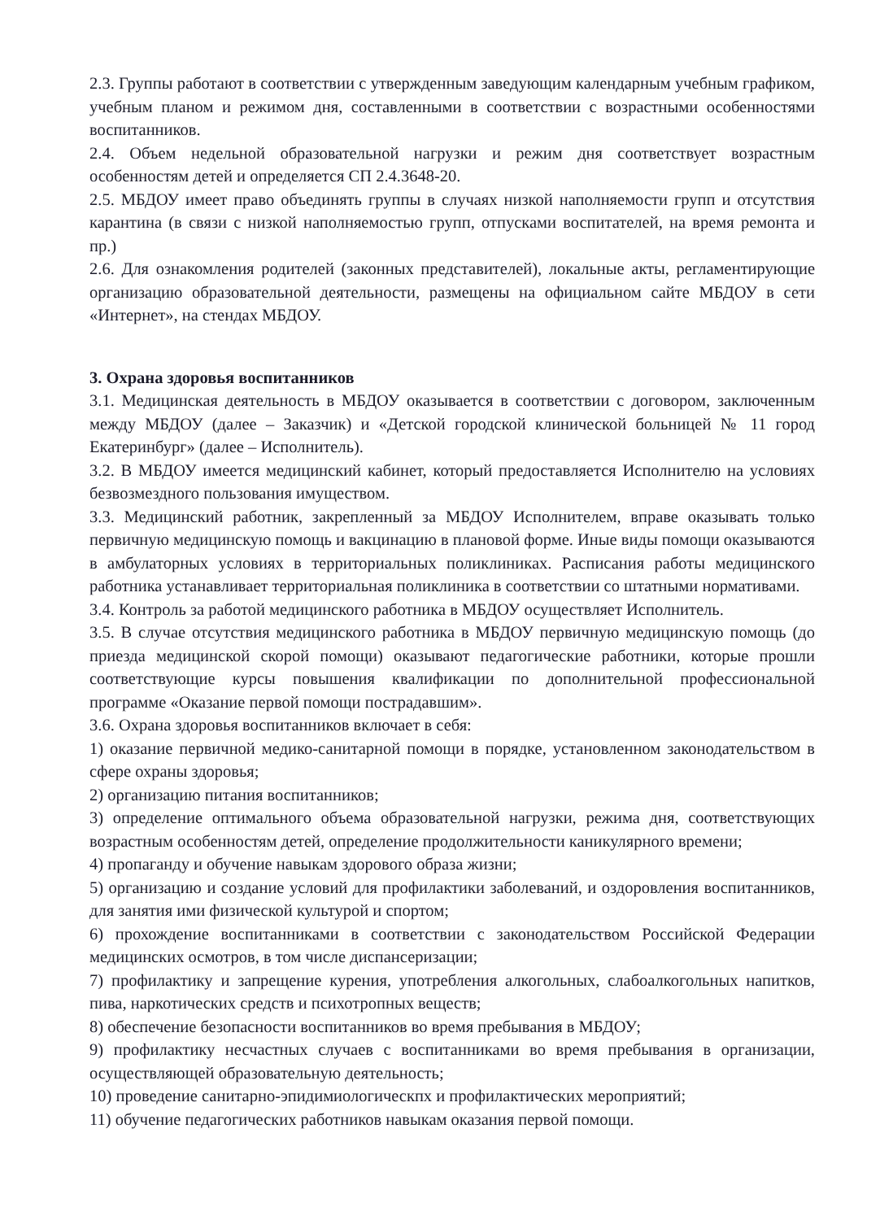2.3. Группы работают в соответствии с утвержденным заведующим календарным учебным графиком, учебным планом и режимом дня, составленными в соответствии с возрастными особенностями воспитанников.
2.4. Объем недельной образовательной нагрузки и режим дня соответствует возрастным особенностям детей и определяется СП 2.4.3648-20.
2.5. МБДОУ имеет право объединять группы в случаях низкой наполняемости групп и отсутствия карантина (в связи с низкой наполняемостью групп, отпусками воспитателей, на время ремонта и пр.)
2.6. Для ознакомления родителей (законных представителей), локальные акты, регламентирующие организацию образовательной деятельности, размещены на официальном сайте МБДОУ в сети «Интернет», на стендах МБДОУ.
3. Охрана здоровья воспитанников
3.1. Медицинская деятельность в МБДОУ оказывается в соответствии с договором, заключенным между МБДОУ (далее – Заказчик) и «Детской городской клинической больницей № 11 город Екатеринбург» (далее – Исполнитель).
3.2. В МБДОУ имеется медицинский кабинет, который предоставляется Исполнителю на условиях безвозмездного пользования имуществом.
3.3. Медицинский работник, закрепленный за МБДОУ Исполнителем, вправе оказывать только первичную медицинскую помощь и вакцинацию в плановой форме. Иные виды помощи оказываются в амбулаторных условиях в территориальных поликлиниках. Расписания работы медицинского работника устанавливает территориальная поликлиника в соответствии со штатными нормативами.
3.4. Контроль за работой медицинского работника в МБДОУ осуществляет Исполнитель.
3.5. В случае отсутствия медицинского работника в МБДОУ первичную медицинскую помощь (до приезда медицинской скорой помощи) оказывают педагогические работники, которые прошли соответствующие курсы повышения квалификации по дополнительной профессиональной программе «Оказание первой помощи пострадавшим».
3.6. Охрана здоровья воспитанников включает в себя:
1) оказание первичной медико-санитарной помощи в порядке, установленном законодательством в сфере охраны здоровья;
2) организацию питания воспитанников;
3) определение оптимального объема образовательной нагрузки, режима дня, соответствующих возрастным особенностям детей, определение продолжительности каникулярного времени;
4) пропаганду и обучение навыкам здорового образа жизни;
5) организацию и создание условий для профилактики заболеваний, и оздоровления воспитанников, для занятия ими физической культурой и спортом;
6) прохождение воспитанниками в соответствии с законодательством Российской Федерации медицинских осмотров, в том числе диспансеризации;
7) профилактику и запрещение курения, употребления алкогольных, слабоалкогольных напитков, пива, наркотических средств и психотропных веществ;
8) обеспечение безопасности воспитанников во время пребывания в МБДОУ;
9) профилактику несчастных случаев с воспитанниками во время пребывания в организации, осуществляющей образовательную деятельность;
10) проведение санитарно-эпидимиологическпх и профилактических мероприятий;
11) обучение педагогических работников навыкам оказания первой помощи.